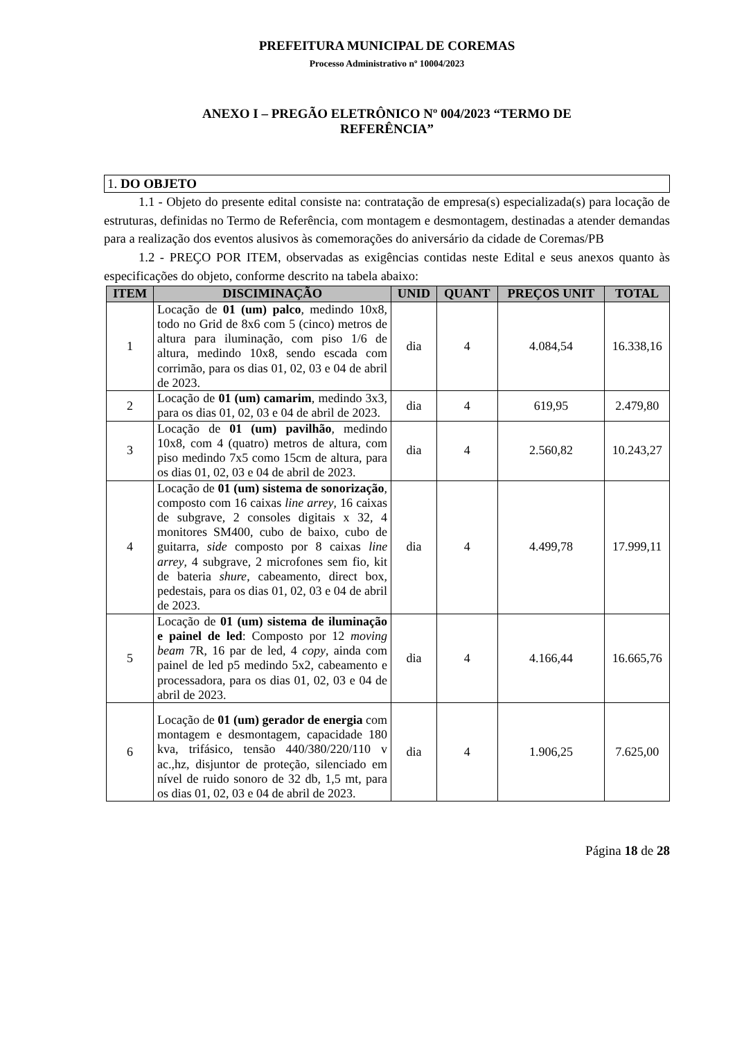PREFEITURA MUNICIPAL DE COREMAS
Processo Administrativo nº 10004/2023
ANEXO I – PREGÃO ELETRÔNICO Nº 004/2023 “TERMO DE REFERÊNCIA”
1. DO OBJETO
1.1 - Objeto do presente edital consiste na: contratação de empresa(s) especializada(s) para locação de estruturas, definidas no Termo de Referência, com montagem e desmontagem, destinadas a atender demandas para a realização dos eventos alusivos às comemorações do aniversário da cidade de Coremas/PB
1.2 - PREÇO POR ITEM, observadas as exigências contidas neste Edital e seus anexos quanto às especificações do objeto, conforme descrito na tabela abaixo:
| ITEM | DISCIMINAÇÃO | UNID | QUANT | PREÇOS UNIT | TOTAL |
| --- | --- | --- | --- | --- | --- |
| 1 | Locação de 01 (um) palco , medindo 10x8, todo no Grid de 8x6 com 5 (cinco) metros de altura para iluminação, com piso 1/6 de altura, medindo 10x8, sendo escada com corrimão, para os dias 01, 02, 03 e 04 de abril de 2023. | dia | 4 | 4.084,54 | 16.338,16 |
| 2 | Locação de 01 (um) camarim , medindo 3x3, para os dias 01, 02, 03 e 04 de abril de 2023. | dia | 4 | 619,95 | 2.479,80 |
| 3 | Locação de 01 (um) pavilhão , medindo 10x8, com 4 (quatro) metros de altura, com piso medindo 7x5 como 15cm de altura, para os dias 01, 02, 03 e 04 de abril de 2023. | dia | 4 | 2.560,82 | 10.243,27 |
| 4 | Locação de 01 (um) sistema de sonorização , composto com 16 caixas line arrey , 16 caixas de subgrave, 2 consoles digitais x 32, 4 monitores SM400, cubo de baixo, cubo de guitarra, side composto por 8 caixas line arrey , 4 subgrave, 2 microfones sem fio, kit de bateria shure , cabeamento, direct box, pedestais, para os dias 01, 02, 03 e 04 de abril de 2023. | dia | 4 | 4.499,78 | 17.999,11 |
| 5 | Locação de 01 (um) sistema de iluminação e painel de led : Composto por 12 moving beam 7R, 16 par de led, 4 copy , ainda com painel de led p5 medindo 5x2, cabeamento e processadora, para os dias 01, 02, 03 e 04 de abril de 2023. | dia | 4 | 4.166,44 | 16.665,76 |
| 6 | Locação de 01 (um) gerador de energia com montagem e desmontagem, capacidade 180 kva, trifásico, tensão 440/380/220/110 v ac.,hz, disjuntor de proteção, silenciado em nível de ruido sonoro de 32 db, 1,5 mt, para os dias 01, 02, 03 e 04 de abril de 2023. | dia | 4 | 1.906,25 | 7.625,00 |
Página 18 de 28